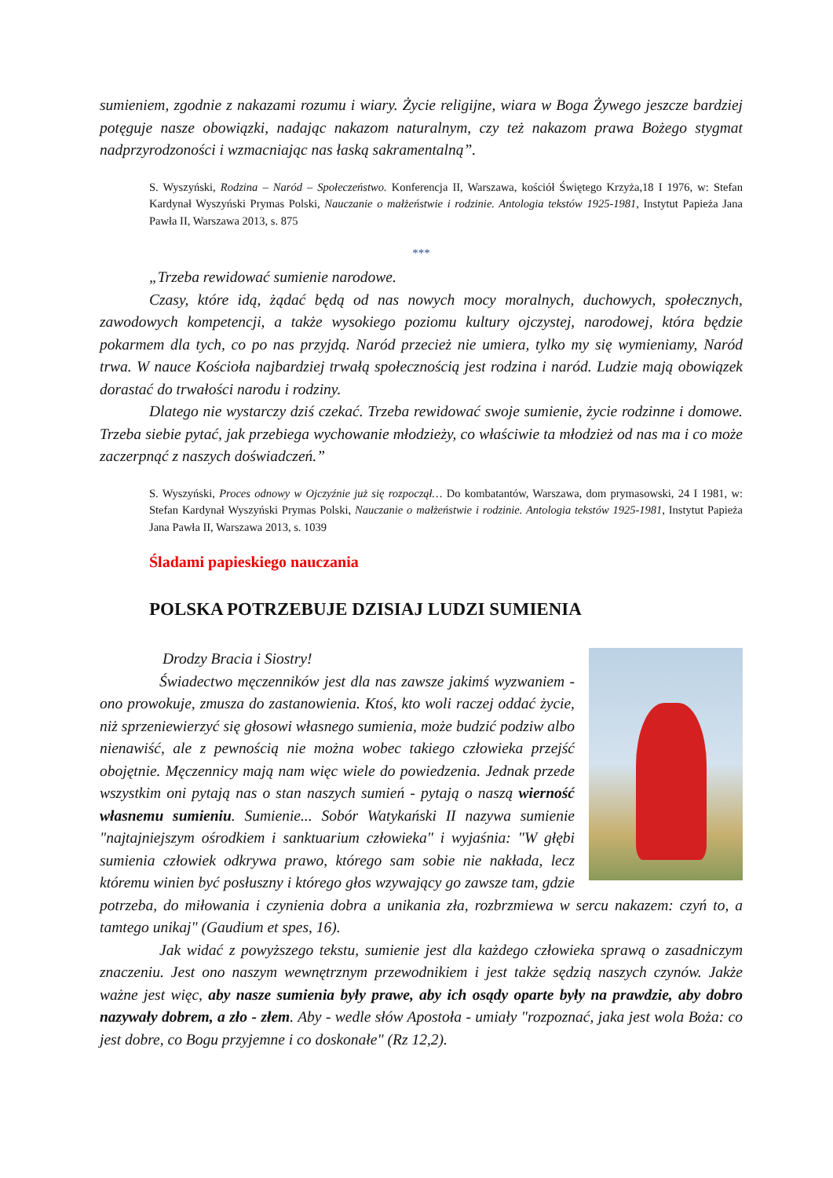sumieniem, zgodnie z nakazami rozumu i wiary. Życie religijne, wiara w Boga Żywego jeszcze bardziej potęguje nasze obowiązki, nadając nakazom naturalnym, czy też nakazom prawa Bożego stygmat nadprzyrodzoności i wzmacniając nas łaską sakramentalną”.
S. Wyszyński, Rodzina – Naród – Społeczeństwo. Konferencja II, Warszawa, kościół Świętego Krzyża,18 I 1976, w: Stefan Kardynał Wyszyński Prymas Polski, Nauczanie o małżeństwie i rodzinie. Antologia tekstów 1925-1981, Instytut Papieża Jana Pawła II, Warszawa 2013, s. 875
***
„Trzeba rewidować sumienie narodowe.
Czasy, które idą, żądać będą od nas nowych mocy moralnych, duchowych, społecznych, zawodowych kompetencji, a także wysokiego poziomu kultury ojczystej, narodowej, która będzie pokarmem dla tych, co po nas przyjdą. Naród przecież nie umiera, tylko my się wymieniamy, Naród trwa. W nauce Kościoła najbardziej trwałą społecznością jest rodzina i naród. Ludzie mają obowiązek dorastać do trwałości narodu i rodziny.
Dlatego nie wystarczy dziś czekać. Trzeba rewidować swoje sumienie, życie rodzinne i domowe. Trzeba siebie pytać, jak przebiega wychowanie młodzieży, co właściwie ta młodzież od nas ma i co może zaczerpnąć z naszych doświadczeń.”
S. Wyszyński, Proces odnowy w Ojczyźnie już się rozpoczął… Do kombatantów, Warszawa, dom prymasowski, 24 I 1981, w: Stefan Kardynał Wyszyński Prymas Polski, Nauczanie o małżeństwie i rodzinie. Antologia tekstów 1925-1981, Instytut Papieża Jana Pawła II, Warszawa 2013, s. 1039
Śladami papieskiego nauczania
POLSKA POTRZEBUJE DZISIAJ LUDZI SUMIENIA
Drodzy Bracia i Siostry!
Świadectwo męczenników jest dla nas zawsze jakimś wyzwaniem - ono prowokuje, zmusza do zastanowienia. Ktoś, kto woli raczej oddać życie, niż sprzeniewierzyć się głosowi własnego sumienia, może budzić podziw albo nienawiść, ale z pewnością nie można wobec takiego człowieka przejść obojętnie. Męczennicy mają nam więc wiele do powiedzenia. Jednak przede wszystkim oni pytają nas o stan naszych sumień - pytają o naszą wierność własnemu sumieniu. Sumienie... Sobór Watykański II nazywa sumienie "najtajniejszym ośrodkiem i sanktuarium człowieka" i wyjaśnia: "W głębi sumienia człowiek odkrywa prawo, którego sam sobie nie nakłada, lecz któremu winien być posłuszny i którego głos wzywający go zawsze tam, gdzie potrzeba, do miłowania i czynienia dobra a unikania zła, rozbrzmiewa w sercu nakazem: czyń to, a tamtego unikaj" (Gaudium et spes, 16).
Jak widać z powyższego tekstu, sumienie jest dla każdego człowieka sprawą o zasadniczym znaczeniu. Jest ono naszym wewnętrznym przewodnikiem i jest także sędzią naszych czynów. Jakże ważne jest więc, aby nasze sumienia były prawe, aby ich osądy oparte były na prawdzie, aby dobro nazywały dobrem, a zło - złem. Aby - wedle słów Apostoła - umiały "rozpoznać, jaka jest wola Boża: co jest dobre, co Bogu przyjemne i co doskonałe" (Rz 12,2).